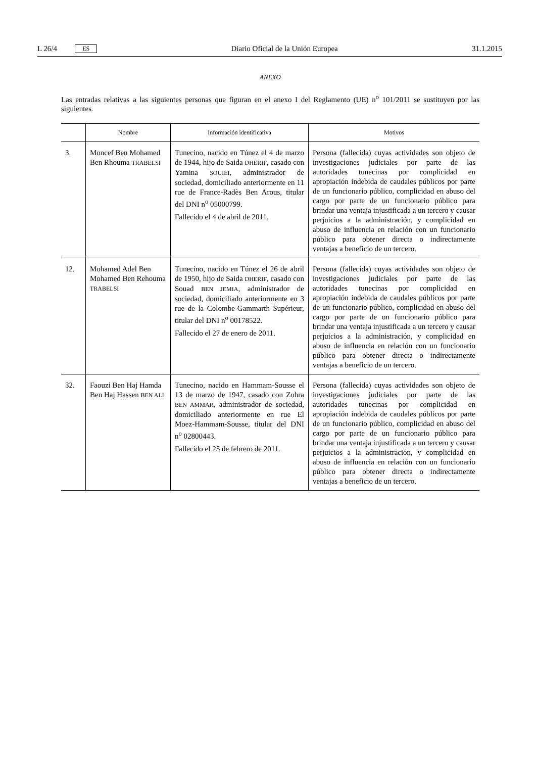L 26/4 ES Diario Oficial de la Unión Europea 31.1.2015
ANEXO
Las entradas relativas a las siguientes personas que figuran en el anexo I del Reglamento (UE) n<sup>o</sup> 101/2011 se sustituyen por las siguientes.
| | Nombre | Información identificativa | Motivos |
| --- | --- | --- | --- |
| 3. | Moncef Ben Mohamed Ben Rhouma TRABELSI | Tunecino, nacido en Túnez el 4 de marzo de 1944, hijo de Saida DHERIF , casado con Yamina SOUIEI , administrador de sociedad, domiciliado anteriormente en 11 rue de France-Radès Ben Arous, titular del DNI n<sup>o</sup> 05000799. Fallecido el 4 de abril de 2011. | Persona (fallecida) cuyas actividades son objeto de investigaciones judiciales por parte de las autoridades tunecinas por complicidad en apropiación indebida de caudales públicos por parte de un funcionario público, complicidad en abuso del cargo por parte de un funcionario público para brindar una ventaja injustificada a un tercero y causar perjuicios a la administración, y complicidad en abuso de influencia en relación con un funcionario público para obtener directa o indirectamente ventajas a beneficio de un tercero. |
| 12. | Mohamed Adel Ben Mohamed Ben Rehouma TRABELSI | Tunecino, nacido en Túnez el 26 de abril de 1950, hijo de Saida DHERIF , casado con Souad BEN JEMIA , administrador de sociedad, domiciliado anteriormente en 3 rue de la Colombe-Gammarth Supérieur, titular del DNI n<sup>o</sup> 00178522. Fallecido el 27 de enero de 2011. | Persona (fallecida) cuyas actividades son objeto de investigaciones judiciales por parte de las autoridades tunecinas por complicidad en apropiación indebida de caudales públicos por parte de un funcionario público, complicidad en abuso del cargo por parte de un funcionario público para brindar una ventaja injustificada a un tercero y causar perjuicios a la administración, y complicidad en abuso de influencia en relación con un funcionario público para obtener directa o indirectamente ventajas a beneficio de un tercero. |
| 32. | Faouzi Ben Haj Hamda Ben Haj Hassen BEN ALI | Tunecino, nacido en Hammam-Sousse el 13 de marzo de 1947, casado con Zohra BEN AMMAR , administrador de sociedad, domiciliado anteriormente en rue El Moez-Hammam-Sousse, titular del DNI n<sup>o</sup> 02800443. Fallecido el 25 de febrero de 2011. | Persona (fallecida) cuyas actividades son objeto de investigaciones judiciales por parte de las autoridades tunecinas por complicidad en apropiación indebida de caudales públicos por parte de un funcionario público, complicidad en abuso del cargo por parte de un funcionario público para brindar una ventaja injustificada a un tercero y causar perjuicios a la administración, y complicidad en abuso de influencia en relación con un funcionario público para obtener directa o indirectamente ventajas a beneficio de un tercero. |